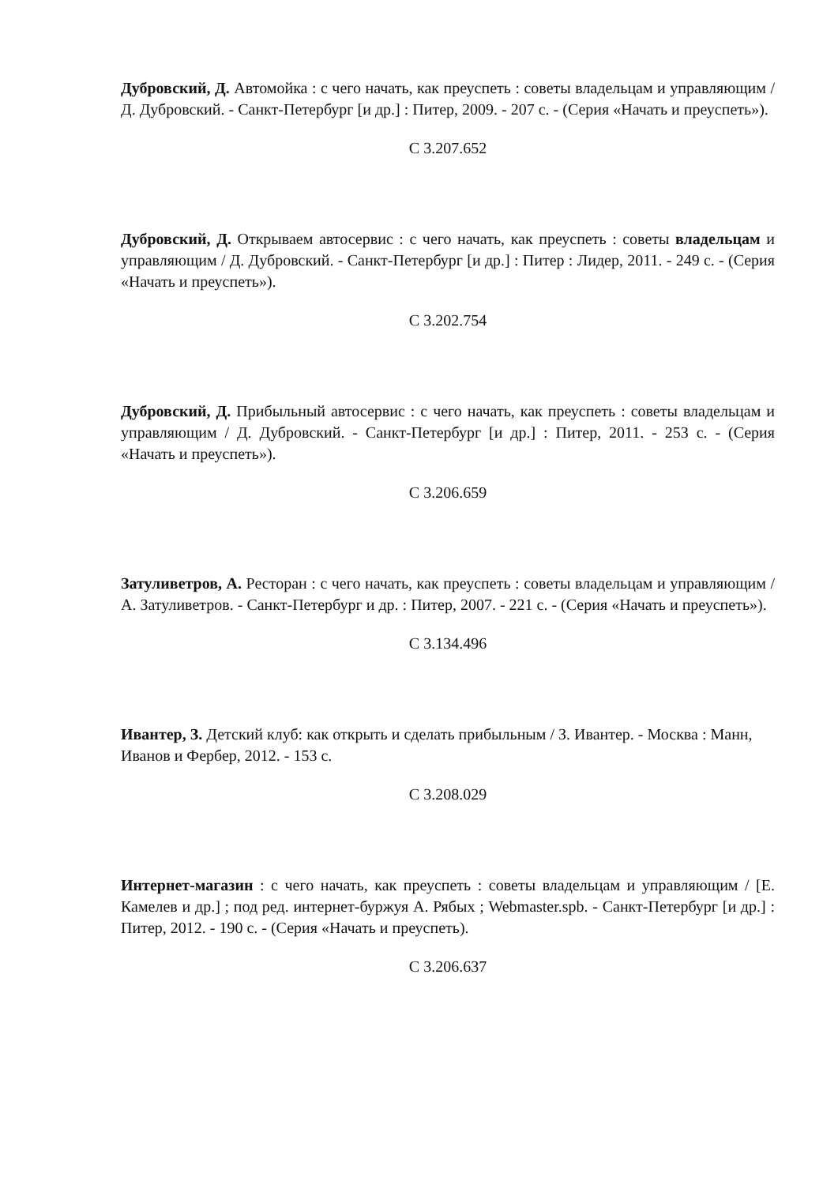Дубровский, Д. Автомойка : с чего начать, как преуспеть : советы владельцам и управляющим / Д. Дубровский. - Санкт-Петербург [и др.] : Питер, 2009. - 207 с. - (Серия «Начать и преуспеть»).
С 3.207.652
Дубровский, Д. Открываем автосервис : с чего начать, как преуспеть : советы владельцам и управляющим / Д. Дубровский. - Санкт-Петербург [и др.] : Питер : Лидер, 2011. - 249 с. - (Серия «Начать и преуспеть»).
С 3.202.754
Дубровский, Д. Прибыльный автосервис : с чего начать, как преуспеть : советы владельцам и управляющим / Д. Дубровский. - Санкт-Петербург [и др.] : Питер, 2011. - 253 с. - (Серия «Начать и преуспеть»).
С 3.206.659
Затуливетров, А. Ресторан : с чего начать, как преуспеть : советы владельцам и управляющим / А. Затуливетров. - Санкт-Петербург и др. : Питер, 2007. - 221 с. - (Серия «Начать и преуспеть»).
С 3.134.496
Ивантер, З. Детский клуб: как открыть и сделать прибыльным / З. Ивантер. - Москва : Манн, Иванов и Фербер, 2012. - 153 с.
С 3.208.029
Интернет-магазин : с чего начать, как преуспеть : советы владельцам и управляющим / [Е. Камелев и др.] ; под ред. интернет-буржуя А. Рябых ; Webmaster.spb. - Санкт-Петербург [и др.] : Питер, 2012. - 190 с. - (Серия «Начать и преуспеть).
С 3.206.637